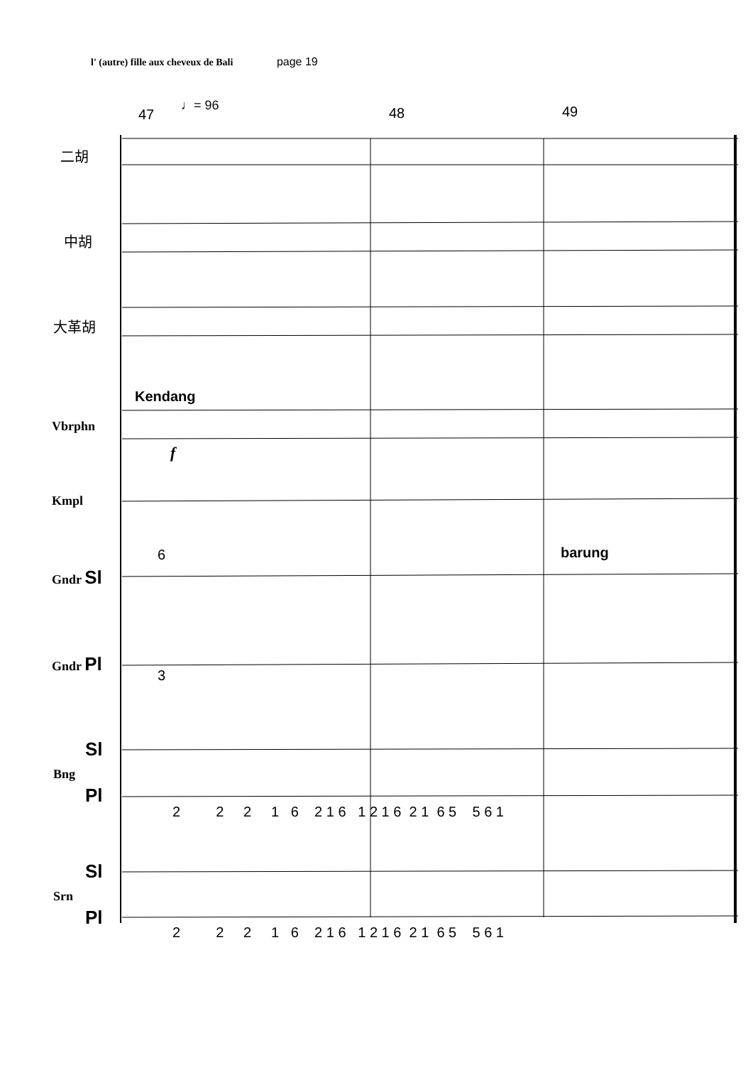l' (autre) fille aux cheveux de Bali page 19
47
♩= 96 48 49
二胡
中胡
大革胡
Kendang
Vbrphn
f
Kmpl
6 barung
Gndr Sl
Gndr Pl
3
Sl
Bng
Pl
2 2 2 1 6 2 1 6 1 2 1 6 2 1 6 5 5 6 1
Sl
Srn
Pl
2 2 2 1 6 2 1 6 1 2 1 6 2 1 6 5 5 6 1